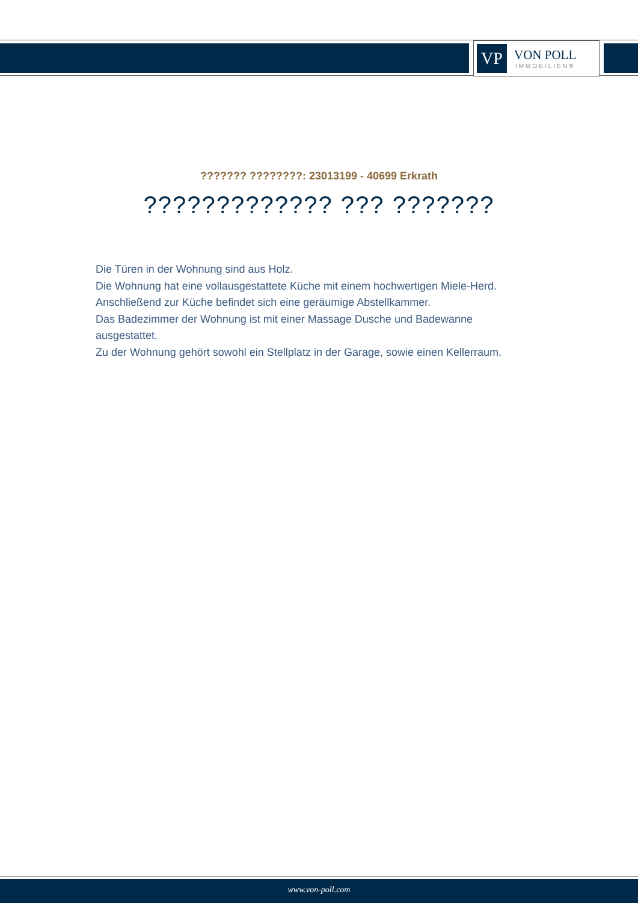VP
VON POLL
IMMOBILIEN®
??????? ????????: 23013199 - 40699 Erkrath
????????????? ??? ???????
Die Türen in der Wohnung sind aus Holz.
Die Wohnung hat eine vollausgestattete Küche mit einem hochwertigen Miele-Herd.
Anschließend zur Küche befindet sich eine geräumige Abstellkammer.
Das Badezimmer der Wohnung ist mit einer Massage Dusche und Badewanne ausgestattet.
Zu der Wohnung gehört sowohl ein Stellplatz in der Garage, sowie einen Kellerraum.
www.von-poll.com